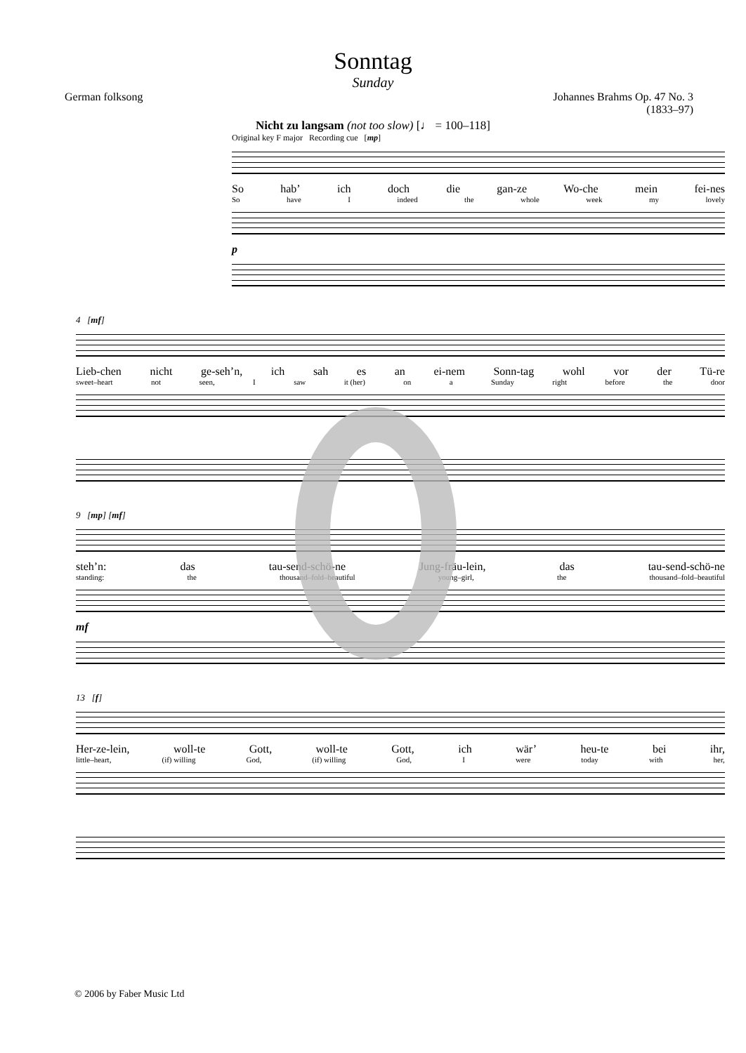Sonntag
Sunday
German folksong Johannes Brahms Op. 47 No. 3
(1833–97)
Nicht zu langsam (not too slow) [♩ = 100–118]
Original key F major Recording cue [mp]
So hab’ ich doch die gan-ze Wo-che mein fei-nes
So have I indeed the whole week my lovely
p
4 [mf]
Lieb-chen nicht ge-seh’n, ich sah es an ei-nem Sonn-tag wohl vor der Tü-re
sweet–heart not seen, I saw it (her) on a Sunday right before the door
9 [mp] [mf]
steh’n: das tau-send-schö-ne Jung-fräu-lein, das tau-send-schö-ne
standing: the thousand–fold–beautiful young–girl, the thousand–fold–beautiful
mf
13 [f]
Her-ze-lein, woll-te Gott, woll-te Gott, ich wär’ heu-te bei ihr,
little–heart, (if) willing God, (if) willing God, I were today with her,
© 2006 by Faber Music Ltd